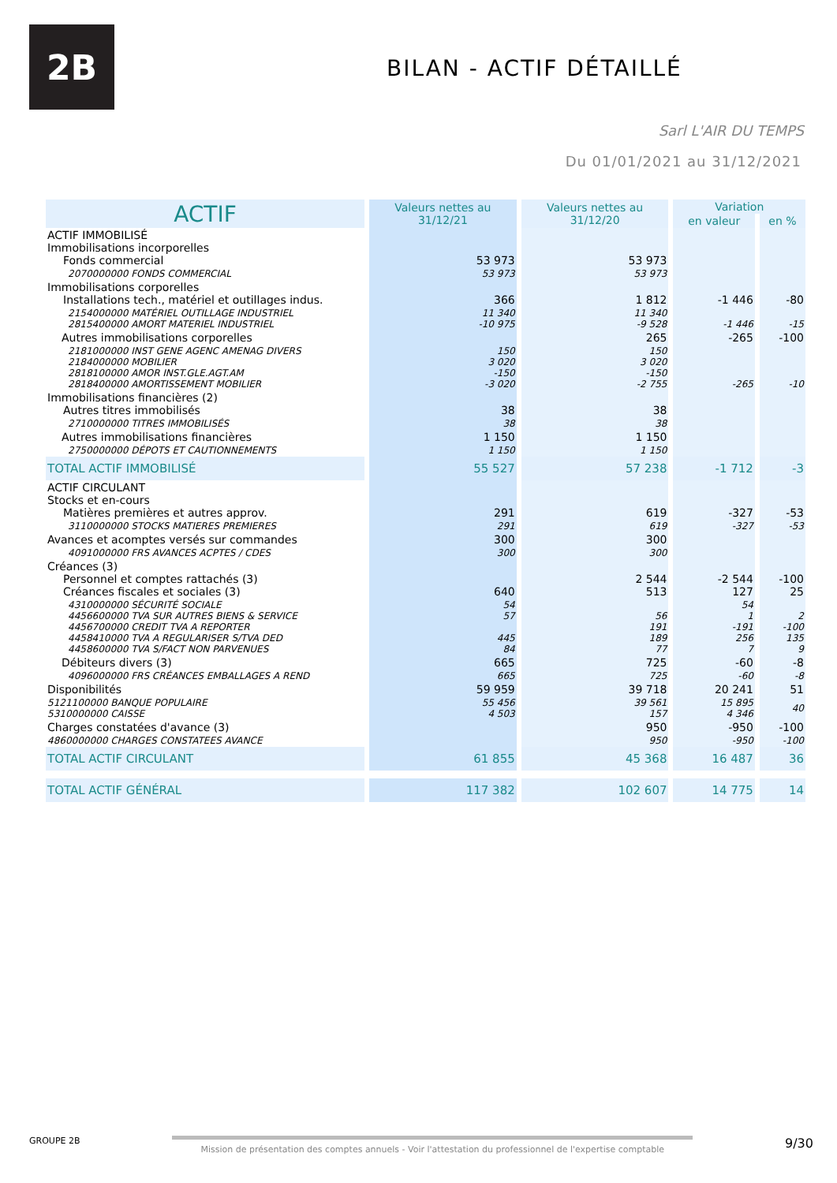2B
BILAN - ACTIF DÉTAILLÉ
Sarl L'AIR DU TEMPS
Du 01/01/2021 au 31/12/2021
| ACTIF | Valeurs nettes au 31/12/21 | Valeurs nettes au 31/12/20 | Variation | |
| --- | --- | --- | --- | --- |
| | | | en valeur | en % |
| ACTIF IMMOBILISÉ Immobilisations incorporelles Fonds commercial | 53 973 | 53 973 | | |
| 2070000000 FONDS COMMERCIAL | 53 973 | 53 973 | | |
| Immobilisations corporelles Installations tech., matériel et outillages indus. | 366 | 1 812 | -1 446 | -80 |
| 2154000000 MATÉRIEL OUTILLAGE INDUSTRIEL 2815400000 AMORT MATERIEL INDUSTRIEL | 11 340 -10 975 | 11 340 -9 528 | -1 446 | -15 |
| Autres immobilisations corporelles | | 265 | -265 | -100 |
| 2181000000 INST GENE AGENC AMENAG DIVERS 2184000000 MOBILIER 2818100000 AMOR INST.GLE.AGT.AM 2818400000 AMORTISSEMENT MOBILIER | 150 3 020 -150 -3 020 | 150 3 020 -150 -2 755 | -265 | -10 |
| Immobilisations financières (2) Autres titres immobilisés | 38 | 38 | | |
| 2710000000 TITRES IMMOBILISÉS | 38 | 38 | | |
| Autres immobilisations financières | 1 150 | 1 150 | | |
| 2750000000 DÉPOTS ET CAUTIONNEMENTS | 1 150 | 1 150 | | |
| TOTAL ACTIF IMMOBILISÉ | 55 527 | 57 238 | -1 712 | -3 |
| ACTIF CIRCULANT Stocks et en-cours Matières premières et autres approv. | 291 | 619 | -327 | -53 |
| 3110000000 STOCKS MATIERES PREMIERES | 291 | 619 | -327 | -53 |
| Avances et acomptes versés sur commandes | 300 | 300 | | |
| 4091000000 FRS AVANCES ACPTES / CDES | 300 | 300 | | |
| Créances (3) Personnel et comptes rattachés (3) Créances fiscales et sociales (3) | 640 | 2 544 513 | -2 544 127 | -100 25 |
| 4310000000 SÉCURITÉ SOCIALE 4456600000 TVA SUR AUTRES BIENS & SERVICE 4456700000 CREDIT TVA A REPORTER 4458410000 TVA A REGULARISER S/TVA DED 4458600000 TVA S/FACT NON PARVENUES | 54 57 445 84 | 56 191 189 77 | 54 1 -191 256 7 | 2 -100 135 9 |
| Débiteurs divers (3) | 665 | 725 | -60 | -8 |
| 4096000000 FRS CRÉANCES EMBALLAGES A REND | 665 | 725 | -60 | -8 |
| Disponibilités | 59 959 | 39 718 | 20 241 | 51 |
| 5121100000 BANQUE POPULAIRE 5310000000 CAISSE | 55 456 4 503 | 39 561 157 | 15 895 4 346 | 40 |
| Charges constatées d'avance (3) | | 950 | -950 | -100 |
| 4860000000 CHARGES CONSTATEES AVANCE | | 950 | -950 | -100 |
| TOTAL ACTIF CIRCULANT | 61 855 | 45 368 | 16 487 | 36 |
| TOTAL ACTIF GÉNÉRAL | 117 382 | 102 607 | 14 775 | 14 |
GROUPE 2B Mission de présentation des comptes annuels - Voir l'attestation du professionnel de l'expertise comptable
9/30